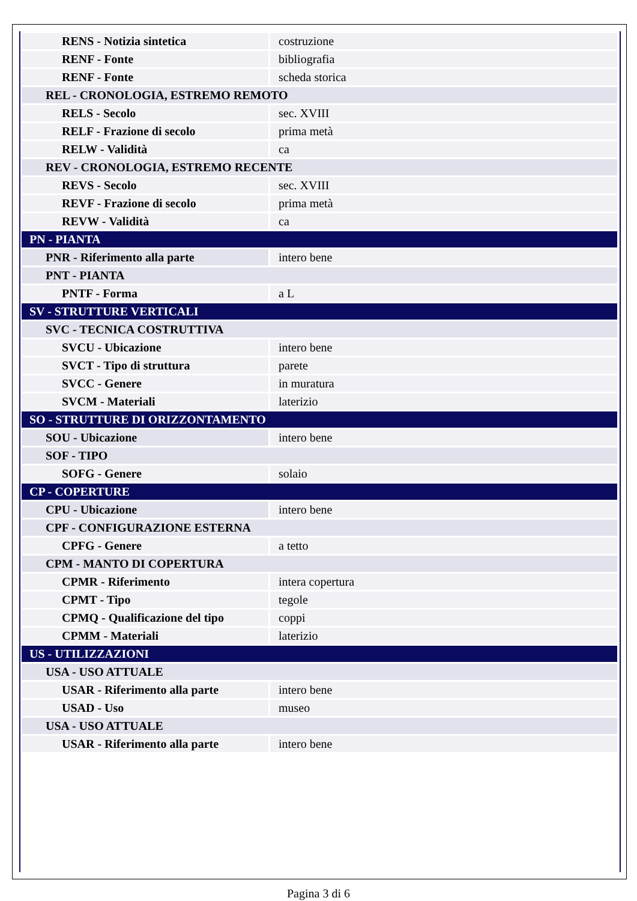| RENS - Notizia sintetica | costruzione |
| RENF - Fonte | bibliografia |
| RENF - Fonte | scheda storica |
| REL - CRONOLOGIA, ESTREMO REMOTO | |
| RELS - Secolo | sec. XVIII |
| RELF - Frazione di secolo | prima metà |
| RELW - Validità | ca |
| REV - CRONOLOGIA, ESTREMO RECENTE | |
| REVS - Secolo | sec. XVIII |
| REVF - Frazione di secolo | prima metà |
| REVW - Validità | ca |
| PN - PIANTA | |
| PNR - Riferimento alla parte | intero bene |
| PNT - PIANTA | |
| PNTF - Forma | a L |
| SV - STRUTTURE VERTICALI | |
| SVC - TECNICA COSTRUTTIVA | |
| SVCU - Ubicazione | intero bene |
| SVCT - Tipo di struttura | parete |
| SVCC - Genere | in muratura |
| SVCM - Materiali | laterizio |
| SO - STRUTTURE DI ORIZZONTAMENTO | |
| SOU - Ubicazione | intero bene |
| SOF - TIPO | |
| SOFG - Genere | solaio |
| CP - COPERTURE | |
| CPU - Ubicazione | intero bene |
| CPF - CONFIGURAZIONE ESTERNA | |
| CPFG - Genere | a tetto |
| CPM - MANTO DI COPERTURA | |
| CPMR - Riferimento | intera copertura |
| CPMT - Tipo | tegole |
| CPMQ - Qualificazione del tipo | coppi |
| CPMM - Materiali | laterizio |
| US - UTILIZZAZIONI | |
| USA - USO ATTUALE | |
| USAR - Riferimento alla parte | intero bene |
| USAD - Uso | museo |
| USA - USO ATTUALE | |
| USAR - Riferimento alla parte | intero bene |
Pagina 3 di 6